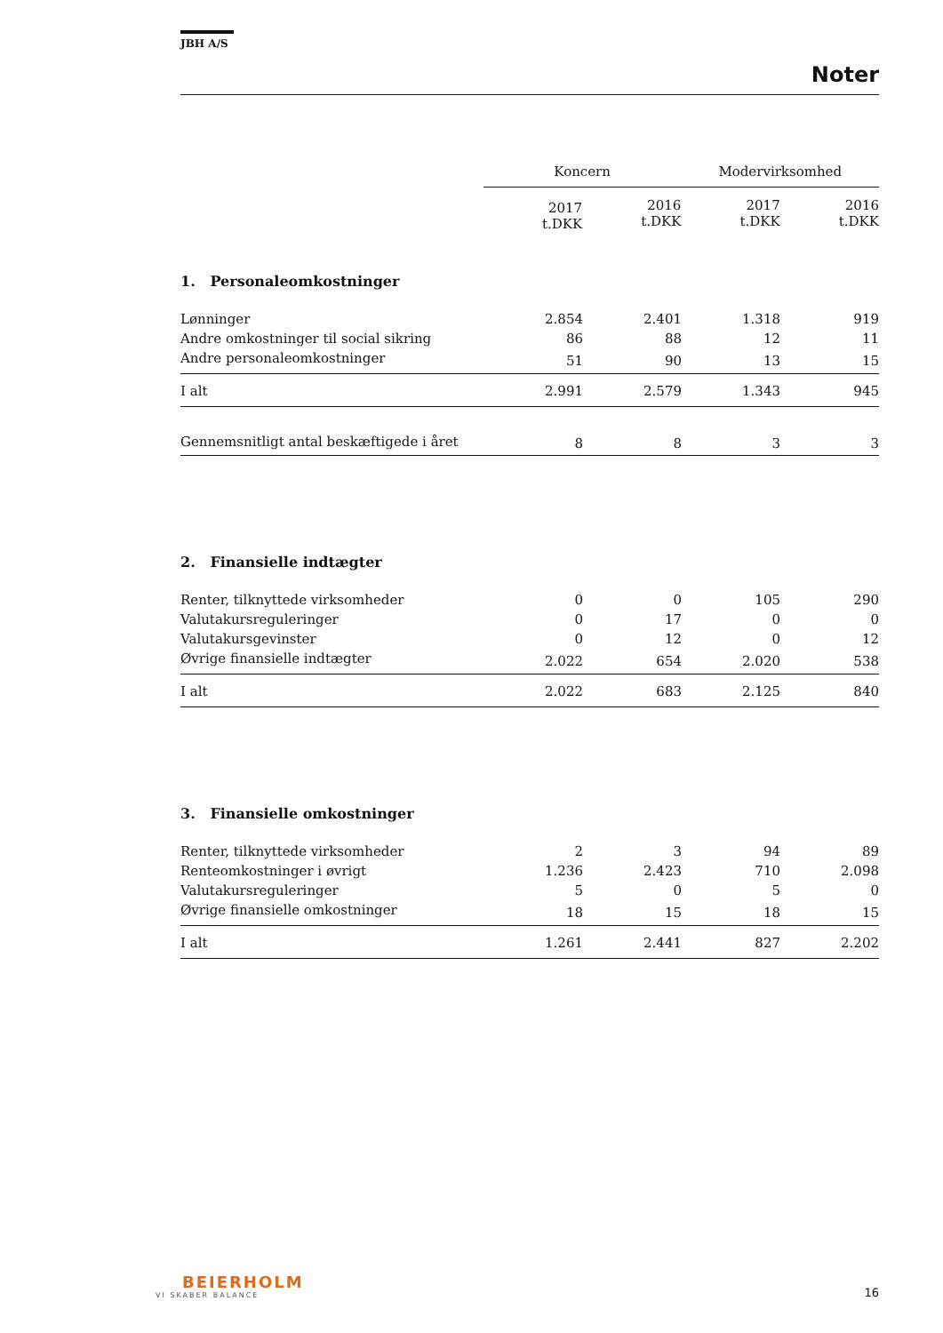JBH A/S
Noter
| | Koncern | | Modervirksomhed | |
| --- | --- | --- | --- | --- |
| | 2017 t.DKK | 2016 t.DKK | 2017 t.DKK | 2016 t.DKK |
1. Personaleomkostninger
| Lønninger | 2.854 | 2.401 | 1.318 | 919 |
| Andre omkostninger til social sikring | 86 | 88 | 12 | 11 |
| Andre personaleomkostninger | 51 | 90 | 13 | 15 |
| I alt | 2.991 | 2.579 | 1.343 | 945 |
| Gennemsnitligt antal beskæftigede i året | 8 | 8 | 3 | 3 |
2. Finansielle indtægter
| Renter, tilknyttede virksomheder | 0 | 0 | 105 | 290 |
| Valutakursreguleringer | 0 | 17 | 0 | 0 |
| Valutakursgevinster | 0 | 12 | 0 | 12 |
| Øvrige finansielle indtægter | 2.022 | 654 | 2.020 | 538 |
| I alt | 2.022 | 683 | 2.125 | 840 |
3. Finansielle omkostninger
| Renter, tilknyttede virksomheder | 2 | 3 | 94 | 89 |
| Renteomkostninger i øvrigt | 1.236 | 2.423 | 710 | 2.098 |
| Valutakursreguleringer | 5 | 0 | 5 | 0 |
| Øvrige finansielle omkostninger | 18 | 15 | 18 | 15 |
| I alt | 1.261 | 2.441 | 827 | 2.202 |
BEIERHOLM
VI SKABER BALANCE
16